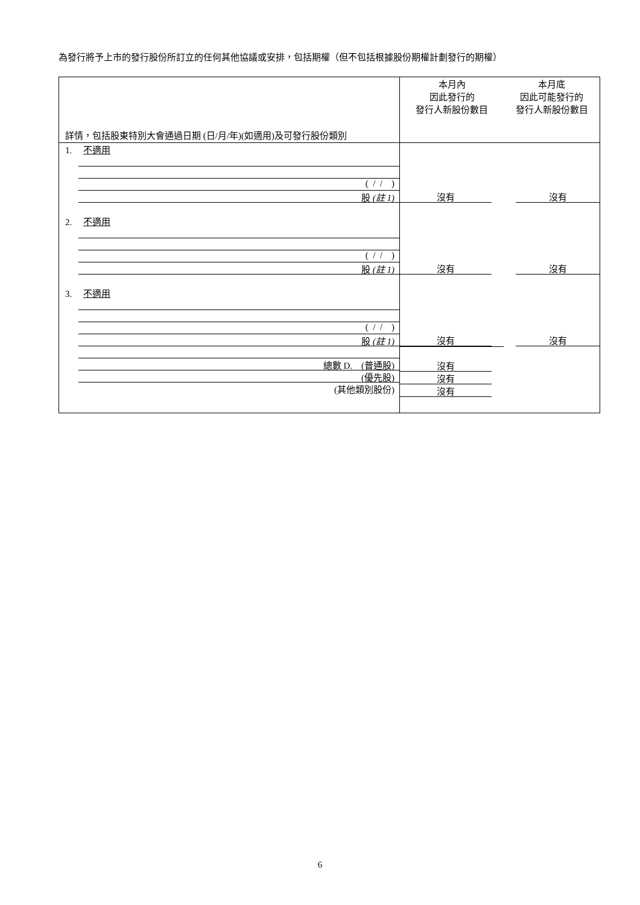為發行將予上市的發行股份所訂立的任何其他協議或安排，包括期權（但不包括根據股份期權計劃發行的期權）
| 詳情，包括股東特別大會通過日期 (日/月/年)(如適用)及可發行股份類別 | 本月內 因此發行的 發行人新股份數目 | 本月底 因此可能發行的 發行人新股份數目 |
| 1. 不適用 ( / / ) 股 (註 1) | 沒有 | 沒有 |
| 2. 不適用 ( / / ) 股 (註 1) | 沒有 | 沒有 |
| 3. 不適用 ( / / ) 股 (註 1) | 沒有 | 沒有 |
| 總數 D. (普通股) (優先股) (其他類別股份) | 沒有 沒有 沒有 | |
6